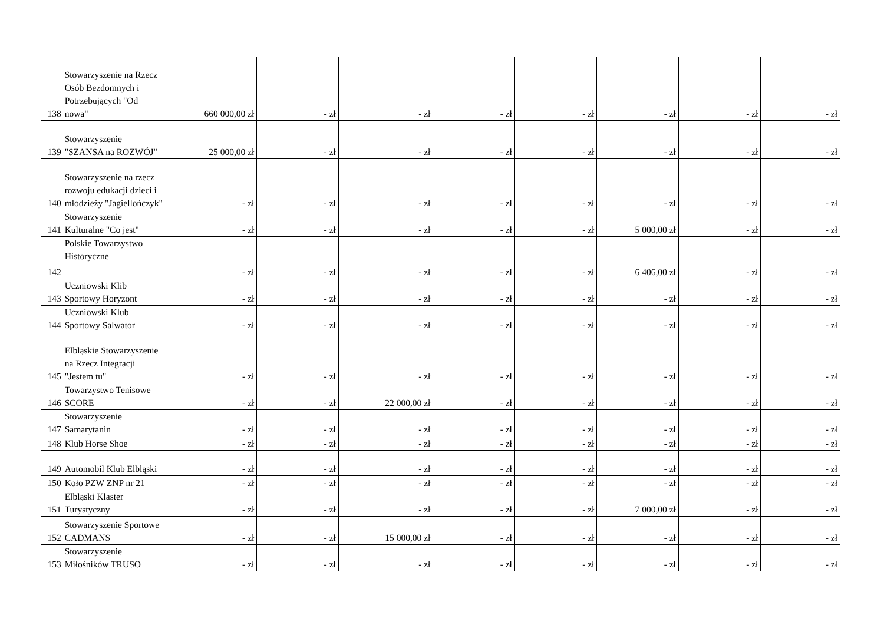| 138 | Stowarzyszenie na Rzecz Osób Bezdomnych i Potrzebujących "Od nowa" | 660 000,00 zł | - zł | - zł | - zł | - zł | - zł | - zł | - zł |
| 139 | Stowarzyszenie "SZANSA na ROZWÓJ" | 25 000,00 zł | - zł | - zł | - zł | - zł | - zł | - zł | - zł |
| 140 | Stowarzyszenie na rzecz rozwoju edukacji dzieci i młodzieży "Jagiellończyk" | - zł | - zł | - zł | - zł | - zł | - zł | - zł | - zł |
| 141 | Stowarzyszenie Kulturalne "Co jest" | - zł | - zł | - zł | - zł | - zł | 5 000,00 zł | - zł | - zł |
| 142 | Polskie Towarzystwo Historyczne | - zł | - zł | - zł | - zł | - zł | 6 406,00 zł | - zł | - zł |
| 143 | Uczniowski Klib Sportowy Horyzont | - zł | - zł | - zł | - zł | - zł | - zł | - zł | - zł |
| 144 | Uczniowski Klub Sportowy Salwator | - zł | - zł | - zł | - zł | - zł | - zł | - zł | - zł |
| 145 | Elbląskie Stowarzyszenie na Rzecz Integracji "Jestem tu" | - zł | - zł | - zł | - zł | - zł | - zł | - zł | - zł |
| 146 | Towarzystwo Tenisowe SCORE | - zł | - zł | 22 000,00 zł | - zł | - zł | - zł | - zł | - zł |
| 147 | Stowarzyszenie Samarytanin | - zł | - zł | - zł | - zł | - zł | - zł | - zł | - zł |
| 148 | Klub Horse Shoe | - zł | - zł | - zł | - zł | - zł | - zł | - zł | - zł |
| 149 | Automobil Klub Elbląski | - zł | - zł | - zł | - zł | - zł | - zł | - zł | - zł |
| 150 | Koło PZW ZNP nr 21 | - zł | - zł | - zł | - zł | - zł | - zł | - zł | - zł |
| 151 | Elbląski Klaster Turystyczny | - zł | - zł | - zł | - zł | - zł | 7 000,00 zł | - zł | - zł |
| 152 | Stowarzyszenie Sportowe CADMANS | - zł | - zł | 15 000,00 zł | - zł | - zł | - zł | - zł | - zł |
| 153 | Stowarzyszenie Miłośników TRUSO | - zł | - zł | - zł | - zł | - zł | - zł | - zł | - zł |